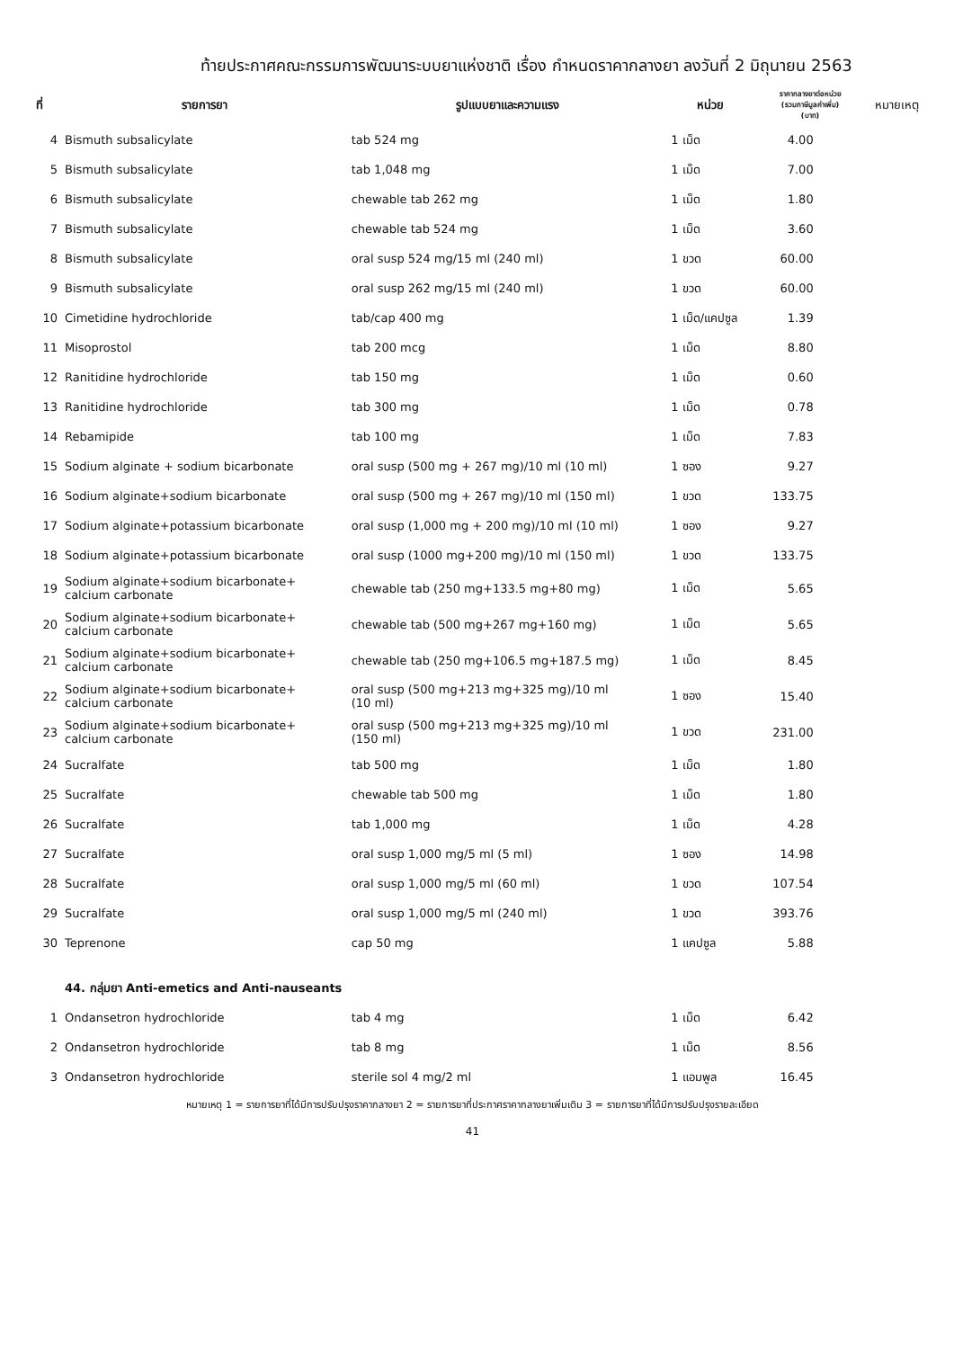ท้ายประกาศคณะกรรมการพัฒนาระบบยาแห่งชาติ เรื่อง กำหนดราคากลางยา ลงวันที่ 2 มิถุนายน 2563
| ที่ | รายการยา | รูปแบบยาและความแรง | หน่วย | ราคากลางยาต่อหน่วย (รวมภาษีมูลค่าเพิ่ม) (บาท) | หมายเหตุ |
| --- | --- | --- | --- | --- | --- |
| 4 | Bismuth subsalicylate | tab 524 mg | 1 เม็ด | 4.00 | |
| 5 | Bismuth subsalicylate | tab 1,048 mg | 1 เม็ด | 7.00 | |
| 6 | Bismuth subsalicylate | chewable tab 262 mg | 1 เม็ด | 1.80 | |
| 7 | Bismuth subsalicylate | chewable tab 524 mg | 1 เม็ด | 3.60 | |
| 8 | Bismuth subsalicylate | oral susp 524 mg/15 ml (240 ml) | 1 ขวด | 60.00 | |
| 9 | Bismuth subsalicylate | oral susp 262 mg/15 ml (240 ml) | 1 ขวด | 60.00 | |
| 10 | Cimetidine hydrochloride | tab/cap 400 mg | 1 เม็ด/แคปซูล | 1.39 | |
| 11 | Misoprostol | tab 200 mcg | 1 เม็ด | 8.80 | |
| 12 | Ranitidine hydrochloride | tab 150 mg | 1 เม็ด | 0.60 | |
| 13 | Ranitidine hydrochloride | tab 300 mg | 1 เม็ด | 0.78 | |
| 14 | Rebamipide | tab 100 mg | 1 เม็ด | 7.83 | |
| 15 | Sodium alginate + sodium bicarbonate | oral susp (500 mg + 267 mg)/10 ml (10 ml) | 1 ซอง | 9.27 | |
| 16 | Sodium alginate+sodium bicarbonate | oral susp (500 mg + 267 mg)/10 ml (150 ml) | 1 ขวด | 133.75 | |
| 17 | Sodium alginate+potassium bicarbonate | oral susp (1,000 mg + 200 mg)/10 ml (10 ml) | 1 ซอง | 9.27 | |
| 18 | Sodium alginate+potassium bicarbonate | oral susp (1000 mg+200 mg)/10 ml (150 ml) | 1 ขวด | 133.75 | |
| 19 | Sodium alginate+sodium bicarbonate+ calcium carbonate | chewable tab (250 mg+133.5 mg+80 mg) | 1 เม็ด | 5.65 | |
| 20 | Sodium alginate+sodium bicarbonate+ calcium carbonate | chewable tab (500 mg+267 mg+160 mg) | 1 เม็ด | 5.65 | |
| 21 | Sodium alginate+sodium bicarbonate+ calcium carbonate | chewable tab (250 mg+106.5 mg+187.5 mg) | 1 เม็ด | 8.45 | |
| 22 | Sodium alginate+sodium bicarbonate+ calcium carbonate | oral susp (500 mg+213 mg+325 mg)/10 ml (10 ml) | 1 ซอง | 15.40 | |
| 23 | Sodium alginate+sodium bicarbonate+ calcium carbonate | oral susp (500 mg+213 mg+325 mg)/10 ml (150 ml) | 1 ขวด | 231.00 | |
| 24 | Sucralfate | tab 500 mg | 1 เม็ด | 1.80 | |
| 25 | Sucralfate | chewable tab 500 mg | 1 เม็ด | 1.80 | |
| 26 | Sucralfate | tab 1,000 mg | 1 เม็ด | 4.28 | |
| 27 | Sucralfate | oral susp 1,000 mg/5 ml (5 ml) | 1 ซอง | 14.98 | |
| 28 | Sucralfate | oral susp 1,000 mg/5 ml (60 ml) | 1 ขวด | 107.54 | |
| 29 | Sucralfate | oral susp 1,000 mg/5 ml (240 ml) | 1 ขวด | 393.76 | |
| 30 | Teprenone | cap 50 mg | 1 แคปซูล | 5.88 | |
| | 44. กลุ่มยา Anti-emetics and Anti-nauseants | | | | |
| 1 | Ondansetron hydrochloride | tab 4 mg | 1 เม็ด | 6.42 | |
| 2 | Ondansetron hydrochloride | tab 8 mg | 1 เม็ด | 8.56 | |
| 3 | Ondansetron hydrochloride | sterile sol 4 mg/2 ml | 1 แอมพูล | 16.45 | |
หมายเหตุ 1 = รายการยาที่ได้มีการปรับปรุงราคากลางยา 2 = รายการยาที่ประกาศราคากลางยาเพิ่มเติม 3 = รายการยาที่ได้มีการปรับปรุงรายละเอียด
41